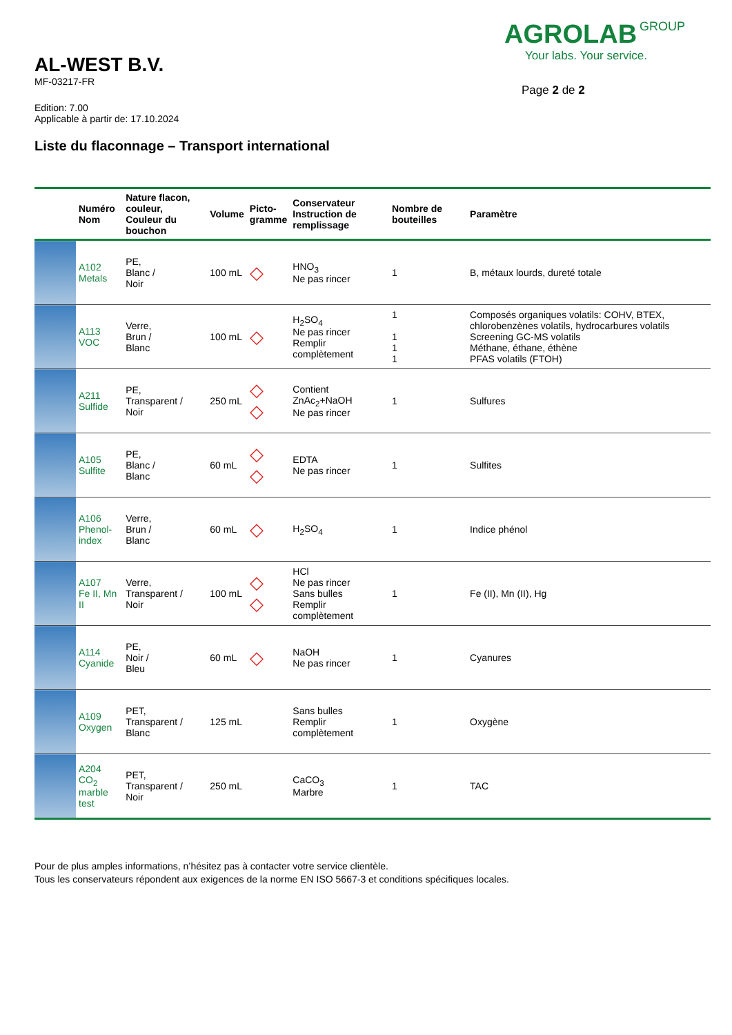AL-WEST B.V.
MF-03217-FR
Edition: 7.00
Applicable à partir de: 17.10.2024
AGROLAB GROUP
Your labs. Your service.
Page 2 de 2
Liste du flaconnage – Transport international
| | Numéro Nom | Nature flacon, couleur, Couleur du bouchon | Volume | Picto- gramme | Conservateur Instruction de remplissage | Nombre de bouteilles | Paramètre |
| --- | --- | --- | --- | --- | --- | --- | --- |
| | A102 Metals | PE, Blanc / Noir | 100 mL | ◇ | HNO<sub>3</sub> Ne pas rincer | 1 | B, métaux lourds, dureté totale |
| | A113 VOC | Verre, Brun / Blanc | 100 mL | ◇ | H<sub>2</sub>SO<sub>4</sub> Ne pas rincer Remplir complètement | 1 1 1 1 | Composés organiques volatils: COHV, BTEX, chlorobenzènes volatils, hydrocarbures volatils Screening GC-MS volatils Méthane, éthane, éthène PFAS volatils (FTOH) |
| | A211 Sulfide | PE, Transparent / Noir | 250 mL | ◇ ◇ | Contient ZnAc<sub>2</sub>+NaOH Ne pas rincer | 1 | Sulfures |
| | A105 Sulfite | PE, Blanc / Blanc | 60 mL | ◇ ◇ | EDTA Ne pas rincer | 1 | Sulfites |
| | A106 Phenol- index | Verre, Brun / Blanc | 60 mL | ◇ | H<sub>2</sub>SO<sub>4</sub> | 1 | Indice phénol |
| | A107 Fe II, Mn II | Verre, Transparent / Noir | 100 mL | ◇ ◇ | HCl Ne pas rincer Sans bulles Remplir complètement | 1 | Fe (II), Mn (II), Hg |
| | A114 Cyanide | PE, Noir / Bleu | 60 mL | ◇ | NaOH Ne pas rincer | 1 | Cyanures |
| | A109 Oxygen | PET, Transparent / Blanc | 125 mL | | Sans bulles Remplir complètement | 1 | Oxygène |
| | A204 CO<sub>2</sub> marble test | PET, Transparent / Noir | 250 mL | | CaCO<sub>3</sub> Marbre | 1 | TAC |
Pour de plus amples informations, n’hésitez pas à contacter votre service clientèle.
Tous les conservateurs répondent aux exigences de la norme EN ISO 5667-3 et conditions spécifiques locales.